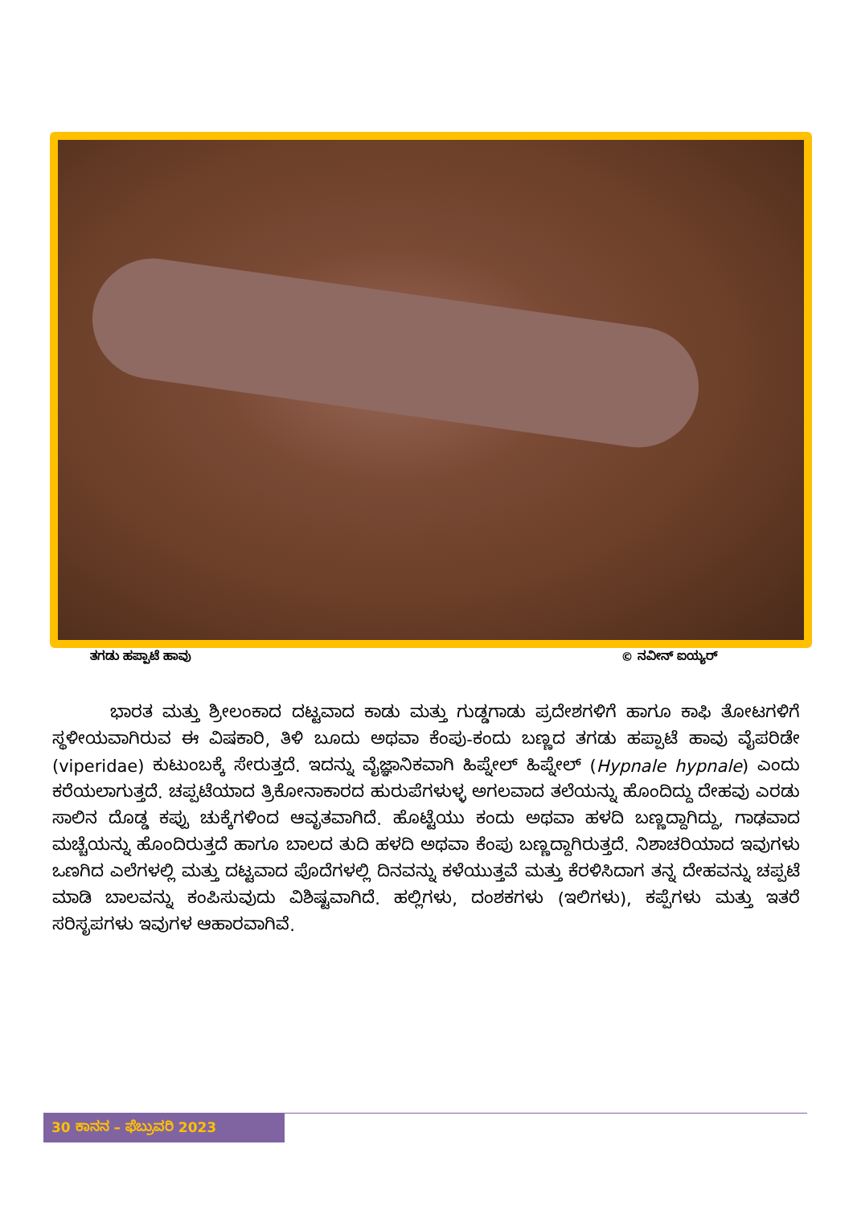ತಗಡು ಹಪ್ಪಾಟೆ ಹಾವು © ನವೀನ್ ಐಯ್ಯರ್
ಭಾರತ ಮತ್ತು ಶ್ರೀಲಂಕಾದ ದಟ್ಟವಾದ ಕಾಡು ಮತ್ತು ಗುಡ್ಡಗಾಡು ಪ್ರದೇಶಗಳಿಗೆ ಹಾಗೂ ಕಾಫಿ ತೋಟಗಳಿಗೆ ಸ್ಥಳೀಯವಾಗಿರುವ ಈ ವಿಷಕಾರಿ, ತಿಳಿ ಬೂದು ಅಥವಾ ಕೆಂಪು-ಕಂದು ಬಣ್ಣದ ತಗಡು ಹಪ್ಪಾಟೆ ಹಾವು ವೈಪರಿಡೇ (viperidae) ಕುಟುಂಬಕ್ಕೆ ಸೇರುತ್ತದೆ. ಇದನ್ನು ವೈಜ್ಞಾನಿಕವಾಗಿ ಹಿಪ್ನೇಲ್ ಹಿಪ್ನೇಲ್ (Hypnale hypnale) ಎಂದು ಕರೆಯಲಾಗುತ್ತದೆ. ಚಪ್ಪಟೆಯಾದ ತ್ರಿಕೋನಾಕಾರದ ಹುರುಪೆಗಳುಳ್ಳ ಅಗಲವಾದ ತಲೆಯನ್ನು ಹೊಂದಿದ್ದು ದೇಹವು ಎರಡು ಸಾಲಿನ ದೊಡ್ಡ ಕಪ್ಪು ಚುಕ್ಕೆಗಳಿಂದ ಆವೃತವಾಗಿದೆ. ಹೊಟ್ಟೆಯು ಕಂದು ಅಥವಾ ಹಳದಿ ಬಣ್ಣದ್ದಾಗಿದ್ದು, ಗಾಢವಾದ ಮಚ್ಚೆಯನ್ನು ಹೊಂದಿರುತ್ತದೆ ಹಾಗೂ ಬಾಲದ ತುದಿ ಹಳದಿ ಅಥವಾ ಕೆಂಪು ಬಣ್ಣದ್ದಾಗಿರುತ್ತದೆ. ನಿಶಾಚರಿಯಾದ ಇವುಗಳು ಒಣಗಿದ ಎಲೆಗಳಲ್ಲಿ ಮತ್ತು ದಟ್ಟವಾದ ಪೊದೆಗಳಲ್ಲಿ ದಿನವನ್ನು ಕಳೆಯುತ್ತವೆ ಮತ್ತು ಕೆರಳಿಸಿದಾಗ ತನ್ನ ದೇಹವನ್ನು ಚಪ್ಪಟೆ ಮಾಡಿ ಬಾಲವನ್ನು ಕಂಪಿಸುವುದು ವಿಶಿಷ್ಟವಾಗಿದೆ. ಹಲ್ಲಿಗಳು, ದಂಶಕಗಳು (ಇಲಿಗಳು), ಕಪ್ಪೆಗಳು ಮತ್ತು ಇತರೆ ಸರಿಸೃಪಗಳು ಇವುಗಳ ಆಹಾರವಾಗಿವೆ.
30 ಕಾನನ – ಫೆಬ್ರುವರಿ 2023